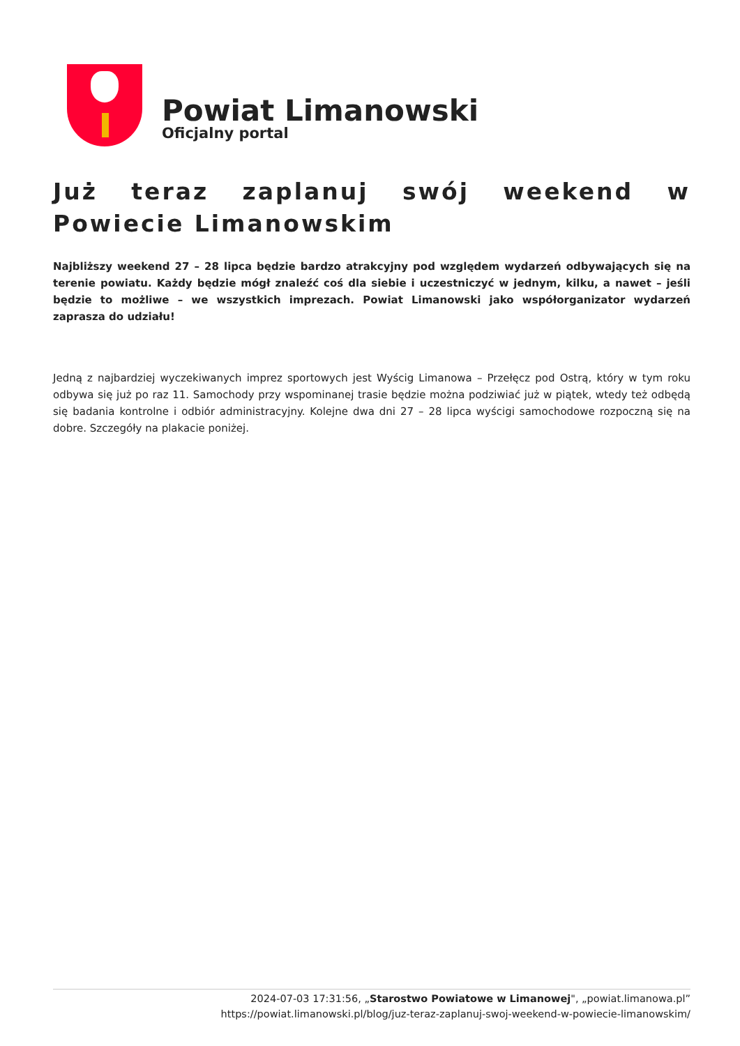Powiat Limanowski
Oficjalny portal
Już teraz zaplanuj swój weekend w Powiecie Limanowskim
Najbliższy weekend 27 – 28 lipca będzie bardzo atrakcyjny pod względem wydarzeń odbywających się na terenie powiatu. Każdy będzie mógł znaleźć coś dla siebie i uczestniczyć w jednym, kilku, a nawet – jeśli będzie to możliwe – we wszystkich imprezach. Powiat Limanowski jako współorganizator wydarzeń zaprasza do udziału!
Jedną z najbardziej wyczekiwanych imprez sportowych jest Wyścig Limanowa – Przełęcz pod Ostrą, który w tym roku odbywa się już po raz 11. Samochody przy wspominanej trasie będzie można podziwiać już w piątek, wtedy też odbędą się badania kontrolne i odbiór administracyjny. Kolejne dwa dni 27 – 28 lipca wyścigi samochodowe rozpoczną się na dobre. Szczegóły na plakacie poniżej.
2024-07-03 17:31:56, „Starostwo Powiatowe w Limanowej", „powiat.limanowa.pl”
https://powiat.limanowski.pl/blog/juz-teraz-zaplanuj-swoj-weekend-w-powiecie-limanowskim/